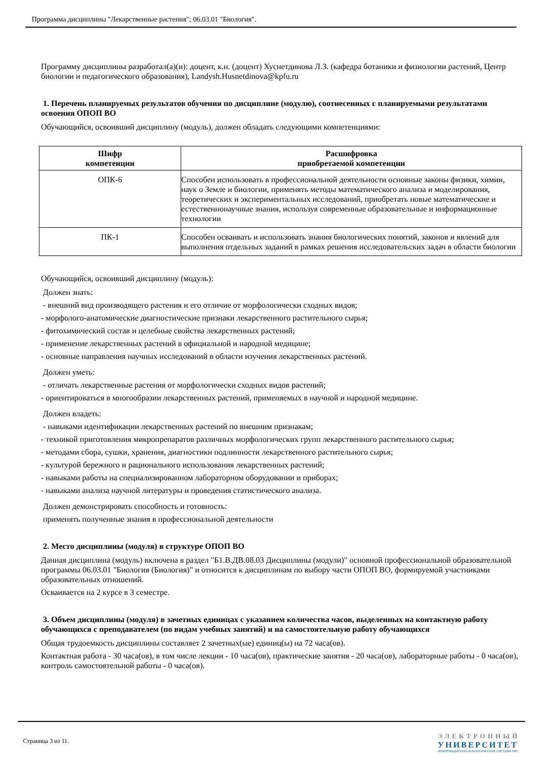Программа дисциплины "Лекарственные растения"; 06.03.01 "Биология".
Программу дисциплины разработал(а)(и): доцент, к.н. (доцент) Хуснетдинова Л.З. (кафедра ботаники и физиологии растений, Центр биологии и педагогического образования), Landysh.Husnetdinova@kpfu.ru
1. Перечень планируемых результатов обучения по дисциплине (модулю), соотнесенных с планируемыми результатами освоения ОПОП ВО
Обучающийся, освоивший дисциплину (модуль), должен обладать следующими компетенциями:
| Шифр компетенции | Расшифровка приобретаемой компетенции |
| --- | --- |
| ОПК-6 | Способен использовать в профессиональной деятельности основные законы физики, химии, наук о Земле и биологии, применять методы математического анализа и моделирования, теоретических и экспериментальных исследований, приобретать новые математические и естественнонаучные знания, используя современные образовательные и информационные технологии |
| ПК-1 | Способен осваивать и использовать знания биологических понятий, законов и явлений для выполнения отдельных заданий в рамках решения исследовательских задач в области биологии |
Обучающийся, освоивший дисциплину (модуль):
Должен знать:
- внешний вид производящего растения и его отличие от морфологически сходных видов;
- морфолого-анатомические диагностические признаки лекарственного растительного сырья;
- фитохимический состав и целебные свойства лекарственных растений;
- применение лекарственных растений в официальной и народной медицине;
- основные направления научных исследований в области изучения лекарственных растений.
Должен уметь:
- отличать лекарственные растения от морфологически сходных видов растений;
- ориентироваться в многообразии лекарственных растений, применяемых в научной и народной медицине.
Должен владеть:
- навыками идентификации лекарственных растений по внешним признакам;
- техникой приготовления микропрепаратов различных морфологических групп лекарственного растительного сырья;
- методами сбора, сушки, хранения, диагностики подлинности лекарственного растительного сырья;
- культурой бережного и рационального использования лекарственных растений;
- навыками работы на специализированном лабораторном оборудовании и приборах;
- навыками анализа научной литературы и проведения статистического анализа.
Должен демонстрировать способность и готовность:
применять полученные знания в профессиональной деятельности
2. Место дисциплины (модуля) в структуре ОПОП ВО
Данная дисциплина (модуль) включена в раздел "Б1.В.ДВ.08.03 Дисциплины (модули)" основной профессиональной образовательной программы 06.03.01 "Биология (Биология)" и относится к дисциплинам по выбору части ОПОП ВО, формируемой участниками образовательных отношений.
Осваивается на 2 курсе в 3 семестре.
3. Объем дисциплины (модуля) в зачетных единицах с указанием количества часов, выделенных на контактную работу обучающихся с преподавателем (по видам учебных занятий) и на самостоятельную работу обучающихся
Общая трудоемкость дисциплины составляет 2 зачетных(ые) единиц(ы) на 72 часа(ов).
Контактная работа - 30 часа(ов), в том числе лекции - 10 часа(ов), практические занятия - 20 часа(ов), лабораторные работы - 0 часа(ов), контроль самостоятельной работы - 0 часа(ов).
Страница 3 из 11.
ЭЛЕКТРОННЫЙ
УНИВЕРСИТЕТ
ИНФОРМАЦИОННО-АНАЛИТИЧЕСКАЯ СИСТЕМА КФУ